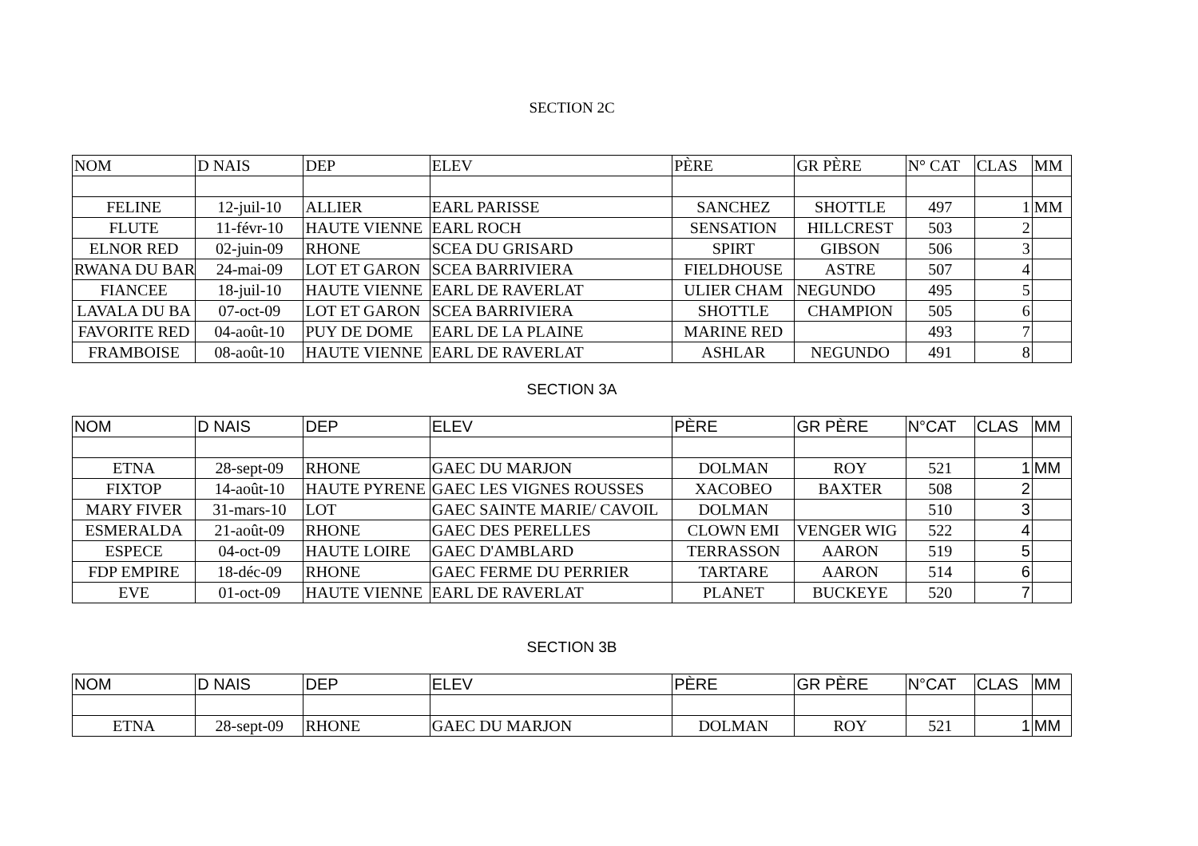SECTION 2C
| NOM | D NAIS | DEP | ELEV | PÈRE | GR PÈRE | N° CAT | CLAS | MM |
| FELINE | 12-juil-10 | ALLIER | EARL PARISSE | SANCHEZ | SHOTTLE | 497 | 1 | MM |
| FLUTE | 11-févr-10 | HAUTE VIENNE | EARL ROCH | SENSATION | HILLCREST | 503 | 2 | |
| ELNOR RED | 02-juin-09 | RHONE | SCEA DU GRISARD | SPIRT | GIBSON | 506 | 3 | |
| RWANA DU BAR | 24-mai-09 | LOT ET GARON | SCEA BARRIVIERA | FIELDHOUSE | ASTRE | 507 | 4 | |
| FIANCEE | 18-juil-10 | HAUTE VIENNE | EARL DE RAVERLAT | ULIER CHAM | NEGUNDO | 495 | 5 | |
| LAVALA DU BA | 07-oct-09 | LOT ET GARON | SCEA BARRIVIERA | SHOTTLE | CHAMPION | 505 | 6 | |
| FAVORITE RED | 04-août-10 | PUY DE DOME | EARL DE LA PLAINE | MARINE RED | | 493 | 7 | |
| FRAMBOISE | 08-août-10 | HAUTE VIENNE | EARL DE RAVERLAT | ASHLAR | NEGUNDO | 491 | 8 | |
SECTION 3A
| NOM | D NAIS | DEP | ELEV | PÈRE | GR PÈRE | N°CAT | CLAS | MM |
| ETNA | 28-sept-09 | RHONE | GAEC DU MARJON | DOLMAN | ROY | 521 | 1 | MM |
| FIXTOP | 14-août-10 | HAUTE PYRENE | GAEC LES VIGNES ROUSSES | XACOBEO | BAXTER | 508 | 2 | |
| MARY FIVER | 31-mars-10 | LOT | GAEC SAINTE MARIE/ CAVOIL | DOLMAN | | 510 | 3 | |
| ESMERALDA | 21-août-09 | RHONE | GAEC DES PERELLES | CLOWN EMI | VENGER WIG | 522 | 4 | |
| ESPECE | 04-oct-09 | HAUTE LOIRE | GAEC D'AMBLARD | TERRASSON | AARON | 519 | 5 | |
| FDP EMPIRE | 18-déc-09 | RHONE | GAEC FERME DU PERRIER | TARTARE | AARON | 514 | 6 | |
| EVE | 01-oct-09 | HAUTE VIENNE | EARL DE RAVERLAT | PLANET | BUCKEYE | 520 | 7 | |
SECTION 3B
| NOM | D NAIS | DEP | ELEV | PÈRE | GR PÈRE | N°CAT | CLAS | MM |
| ETNA | 28-sept-09 | RHONE | GAEC DU MARJON | DOLMAN | ROY | 521 | 1 | MM |